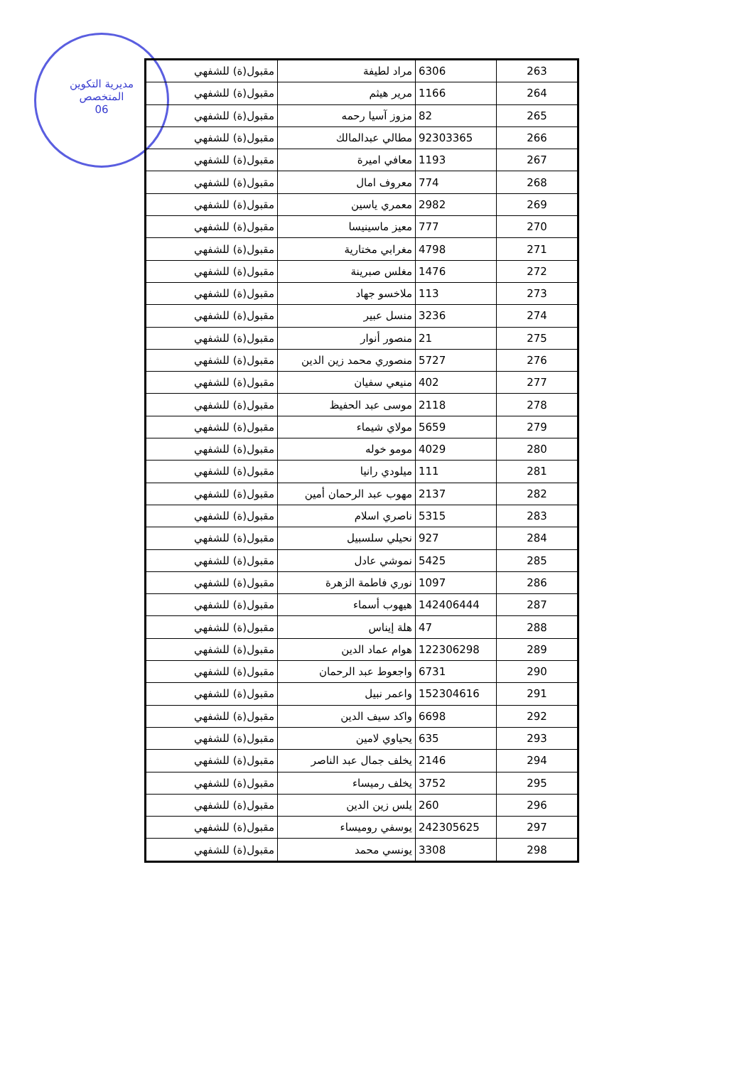مديرية التكوين
المتخصص
06
| 263 | 6306 | مراد لطيفة | مقبول(ة) للشفهي |
| 264 | 1166 | مرير هيثم | مقبول(ة) للشفهي |
| 265 | 82 | مزوز آسيا رحمه | مقبول(ة) للشفهي |
| 266 | 92303365 | مطالي عبدالمالك | مقبول(ة) للشفهي |
| 267 | 1193 | معافي اميرة | مقبول(ة) للشفهي |
| 268 | 774 | معروف امال | مقبول(ة) للشفهي |
| 269 | 2982 | معمري ياسين | مقبول(ة) للشفهي |
| 270 | 777 | معيز ماسينيسا | مقبول(ة) للشفهي |
| 271 | 4798 | مغرابي مختارية | مقبول(ة) للشفهي |
| 272 | 1476 | مغلس صبرينة | مقبول(ة) للشفهي |
| 273 | 113 | ملاخسو جهاد | مقبول(ة) للشفهي |
| 274 | 3236 | منسل عبير | مقبول(ة) للشفهي |
| 275 | 21 | منصور أنوار | مقبول(ة) للشفهي |
| 276 | 5727 | منصوري محمد زين الدين | مقبول(ة) للشفهي |
| 277 | 402 | منيعي سفيان | مقبول(ة) للشفهي |
| 278 | 2118 | موسى عبد الحفيظ | مقبول(ة) للشفهي |
| 279 | 5659 | مولاي شيماء | مقبول(ة) للشفهي |
| 280 | 4029 | مومو خوله | مقبول(ة) للشفهي |
| 281 | 111 | ميلودي رانيا | مقبول(ة) للشفهي |
| 282 | 2137 | مهوب عبد الرحمان أمين | مقبول(ة) للشفهي |
| 283 | 5315 | ناصري اسلام | مقبول(ة) للشفهي |
| 284 | 927 | نحيلي سلسبيل | مقبول(ة) للشفهي |
| 285 | 5425 | نموشي عادل | مقبول(ة) للشفهي |
| 286 | 1097 | نوري فاطمة الزهرة | مقبول(ة) للشفهي |
| 287 | 142406444 | هيهوب أسماء | مقبول(ة) للشفهي |
| 288 | 47 | هلة إيناس | مقبول(ة) للشفهي |
| 289 | 122306298 | هوام عماد الدين | مقبول(ة) للشفهي |
| 290 | 6731 | واجعوط عبد الرحمان | مقبول(ة) للشفهي |
| 291 | 152304616 | واعمر نبيل | مقبول(ة) للشفهي |
| 292 | 6698 | واكد سيف الدين | مقبول(ة) للشفهي |
| 293 | 635 | يحياوي لامين | مقبول(ة) للشفهي |
| 294 | 2146 | يخلف جمال عبد الناصر | مقبول(ة) للشفهي |
| 295 | 3752 | يخلف رميساء | مقبول(ة) للشفهي |
| 296 | 260 | يلس زين الدين | مقبول(ة) للشفهي |
| 297 | 242305625 | يوسفي روميساء | مقبول(ة) للشفهي |
| 298 | 3308 | يونسي محمد | مقبول(ة) للشفهي |